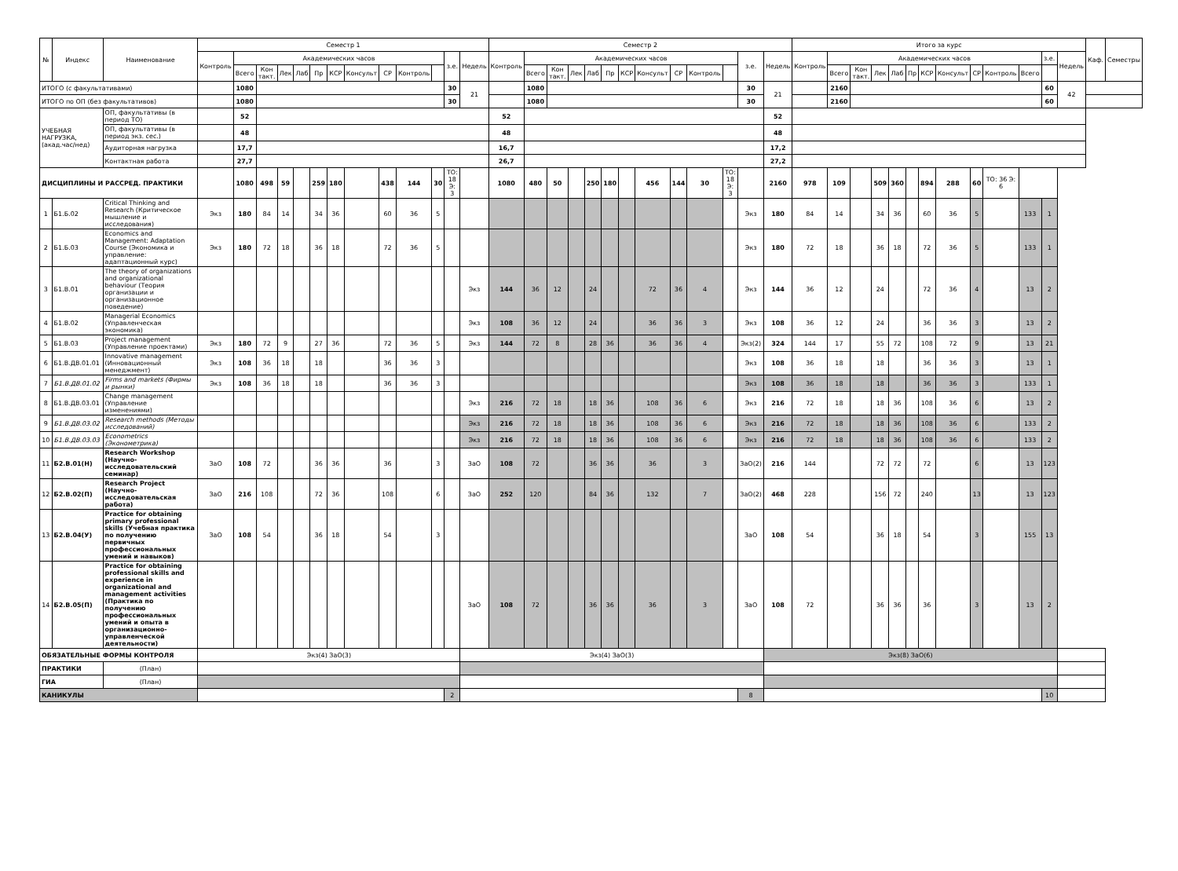| № | Индекс | Наименование | | Семестр 1 | | | | | | | | | | | | | Семестр 2 | | | | | | | | | | | | | Итого за курс | | | | | | | | | | | | | Каф. | Семестры |
| --- | --- | --- | --- | --- | --- | --- | --- | --- | --- | --- | --- | --- | --- | --- | --- | --- | --- | --- | --- | --- | --- | --- | --- | --- | --- | --- | --- | --- | --- | --- | --- | --- | --- | --- | --- | --- | --- | --- | --- | --- | --- | --- | --- | --- |
| | | | | Контроль | Академических часов | | | | | | | | | | з.е. | Недель | Контроль | Академических часов | | | | | | | | | | з.е. | Недель | Контроль | Академических часов | | | | | | | | | | з.е. | Недель | | |
| | | | | | Всего | Кон такт. | Лек | Лаб | Пр | КСР | Консульт | СР | Контроль | | | | | Всего | Кон такт. | Лек | Лаб | Пр | КСР | Консульт | СР | Контроль | | | | | Всего | Кон такт. | Лек | Лаб | Пр | КСР | Консульт | СР | Контроль | Всего | | | | |
| ИТОГО (с факультативами) | | | | | 1080 | | | | | | | | | | 30 | 21 | | 1080 | | | | | | | | | | 30 | 21 | | 2160 | | | | | | | | | | 60 | 42 | | |
| ИТОГО по ОП (без факультативов) | | | | | 1080 | | | | | | | | | | 30 | | | 1080 | | | | | | | | | | 30 | | | 2160 | | | | | | | | | | 60 | | | |
| УЧЕБНАЯ НАГРУЗКА, (акад.час/нед) | | ОП, факультативы (в период ТО) | | | 52 | | | | | | | | | | | | 52 | | | | | | | | | | | | 52 | | | | | | | | | | | | | | | |
| | | ОП, факультативы (в период экз. сес.) | | | 48 | | | | | | | | | | | | 48 | | | | | | | | | | | | 48 | | | | | | | | | | | | | | | |
| | | Аудиторная нагрузка | | | 17,7 | | | | | | | | | | | | 16,7 | | | | | | | | | | | | 17,2 | | | | | | | | | | | | | | | |
| | | Контактная работа | | | 27,7 | | | | | | | | | | | | 26,7 | | | | | | | | | | | | 27,2 | | | | | | | | | | | | | | | |
| ДИСЦИПЛИНЫ И РАССРЕД. ПРАКТИКИ | | | | | 1080 | 498 | 59 | | 259 | 180 | | 438 | 144 | 30 | ТО: 18 Э: 3 | | 1080 | 480 | 50 | | 250 | 180 | | 456 | 144 | 30 | ТО: 18 Э: 3 | | 2160 | 978 | 109 | | 509 | 360 | | 894 | 288 | 60 | ТО: 36 Э: 6 | | | | | |
| 1 | Б1.Б.02 | Critical Thinking and Research (Критическое мышление и исследования) | | Экз | 180 | 84 | 14 | | 34 | 36 | | 60 | 36 | 5 | | | | | | | | | | | | | | Экз | 180 | 84 | 14 | | 34 | 36 | | 60 | 36 | 5 | | 133 | 1 | | | |
| 2 | Б1.Б.03 | Economics and Management: Adaptation Course (Экономика и управление: адаптационный курс) | | Экз | 180 | 72 | 18 | | 36 | 18 | | 72 | 36 | 5 | | | | | | | | | | | | | | Экз | 180 | 72 | 18 | | 36 | 18 | | 72 | 36 | 5 | | 133 | 1 | | | |
| 3 | Б1.В.01 | The theory of organizations and organizational behaviour (Теория организации и организационное поведение) | | | | | | | | | | | | | | Экз | 144 | 36 | 12 | | 24 | | | 72 | 36 | 4 | | Экз | 144 | 36 | 12 | | 24 | | | 72 | 36 | 4 | | 13 | 2 | | | |
| 4 | Б1.В.02 | Managerial Economics (Управленческая экономика) | | | | | | | | | | | | | | Экз | 108 | 36 | 12 | | 24 | | | 36 | 36 | 3 | | Экз | 108 | 36 | 12 | | 24 | | | 36 | 36 | 3 | | 13 | 2 | | | |
| 5 | Б1.В.03 | Project management (Управление проектами) | | Экз | 180 | 72 | 9 | | 27 | 36 | | 72 | 36 | 5 | | Экз | 144 | 72 | 8 | | 28 | 36 | | 36 | 36 | 4 | | Экз(2) | 324 | 144 | 17 | | 55 | 72 | | 108 | 72 | 9 | | 13 | 21 | | | |
| 6 | Б1.В.ДВ.01.01 | Innovative management (Инновационный менеджмент) | | Экз | 108 | 36 | 18 | | 18 | | | 36 | 36 | 3 | | | | | | | | | | | | | | Экз | 108 | 36 | 18 | | 18 | | | 36 | 36 | 3 | | 13 | 1 | | | |
| 7 | Б1.В.ДВ.01.02 | Firms and markets (Фирмы и рынки) | | Экз | 108 | 36 | 18 | | 18 | | | 36 | 36 | 3 | | | | | | | | | | | | | | Экз | 108 | 36 | 18 | | 18 | | | 36 | 36 | 3 | | 133 | 1 | | | |
| 8 | Б1.В.ДВ.03.01 | Change management (Управление изменениями) | | | | | | | | | | | | | | Экз | 216 | 72 | 18 | | 18 | 36 | | 108 | 36 | 6 | | Экз | 216 | 72 | 18 | | 18 | 36 | | 108 | 36 | 6 | | 13 | 2 | | | |
| 9 | Б1.В.ДВ.03.02 | Research methods (Методы исследований) | | | | | | | | | | | | | | Экз | 216 | 72 | 18 | | 18 | 36 | | 108 | 36 | 6 | | Экз | 216 | 72 | 18 | | 18 | 36 | | 108 | 36 | 6 | | 133 | 2 | | | |
| 10 | Б1.В.ДВ.03.03 | Econometrics (Эконометрика) | | | | | | | | | | | | | | Экз | 216 | 72 | 18 | | 18 | 36 | | 108 | 36 | 6 | | Экз | 216 | 72 | 18 | | 18 | 36 | | 108 | 36 | 6 | | 133 | 2 | | | |
| 11 | Б2.В.01(Н) | Research Workshop (Научно-исследовательский семинар) | | ЗаО | 108 | 72 | | | 36 | 36 | | 36 | | 3 | | ЗаО | 108 | 72 | | | 36 | 36 | | 36 | | 3 | | ЗаО(2) | 216 | 144 | | | 72 | 72 | | 72 | | 6 | | 13 | 123 | | | |
| 12 | Б2.В.02(П) | Research Project (Научно-исследовательская работа) | | ЗаО | 216 | 108 | | | 72 | 36 | | 108 | | 6 | | ЗаО | 252 | 120 | | | 84 | 36 | | 132 | | 7 | | ЗаО(2) | 468 | 228 | | | 156 | 72 | | 240 | | 13 | | 13 | 123 | | | |
| 13 | Б2.В.04(У) | Practice for obtaining primary professional skills (Учебная практика по получению первичных профессиональных умений и навыков) | | ЗаО | 108 | 54 | | | 36 | 18 | | 54 | | 3 | | | | | | | | | | | | | | ЗаО | 108 | 54 | | | 36 | 18 | | 54 | | 3 | | 155 | 13 | | | |
| 14 | Б2.В.05(П) | Practice for obtaining professional skills and experience in organizational and management activities (Практика по получению профессиональных умений и опыта в организационно-управленческой деятельности) | | | | | | | | | | | | | | ЗаО | 108 | 72 | | | 36 | 36 | | 36 | | 3 | | ЗаО | 108 | 72 | | | 36 | 36 | | 36 | | 3 | | 13 | 2 | | | |
| ОБЯЗАТЕЛЬНЫЕ ФОРМЫ КОНТРОЛЯ | | | | Экз(4) ЗаО(3) | | | | | | | | | | | | Экз(4) ЗаО(3) | | | | | | | | | | | | | Экз(8) ЗаО(6) | | | | | | | | | | | | | | | |
| ПРАКТИКИ | | | (План) | | | | | | | | | | | | | | | | | | | | | | | | | | | | | | | | | | | | | | | | | |
| ГИА | | | (План) | | | | | | | | | | | | | | | | | | | | | | | | | | | | | | | | | | | | | | | | | |
| КАНИКУЛЫ | | | | | | | | | | | | | | | 2 | | | | | | | | | | | | | 8 | | | | | | | | | | | | | 10 | | | |